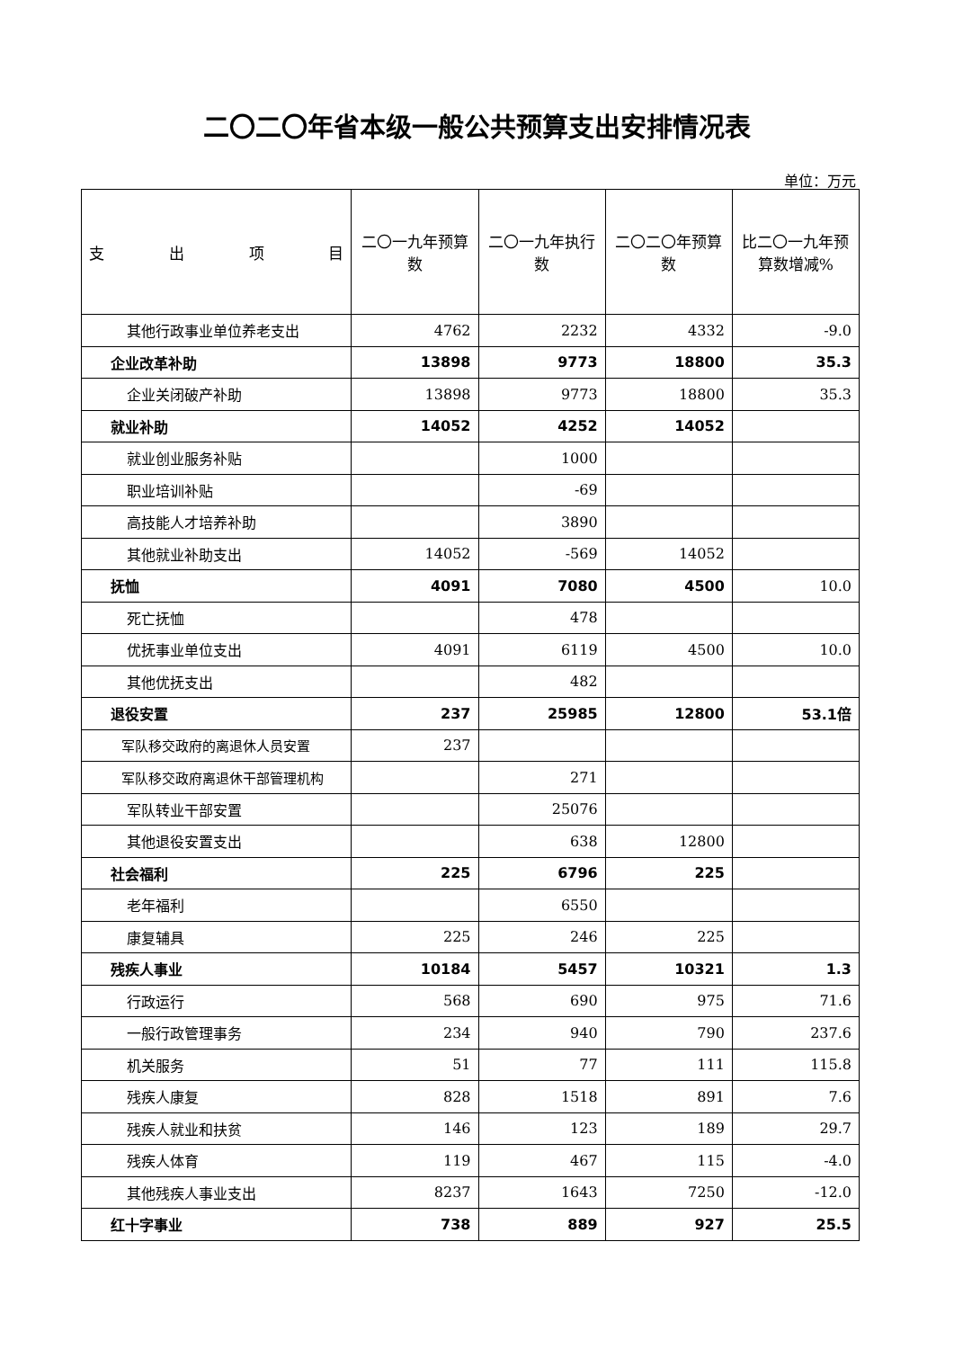二〇二〇年省本级一般公共预算支出安排情况表
单位：万元
| 支 出 项 目 | 二〇一九年预算数 | 二〇一九年执行数 | 二〇二〇年预算数 | 比二〇一九年预算数增减% |
| --- | --- | --- | --- | --- |
| 其他行政事业单位养老支出 | 4762 | 2232 | 4332 | -9.0 |
| 企业改革补助 | 13898 | 9773 | 18800 | 35.3 |
| 企业关闭破产补助 | 13898 | 9773 | 18800 | 35.3 |
| 就业补助 | 14052 | 4252 | 14052 | |
| 就业创业服务补贴 | | 1000 | | |
| 职业培训补贴 | | -69 | | |
| 高技能人才培养补助 | | 3890 | | |
| 其他就业补助支出 | 14052 | -569 | 14052 | |
| 抚恤 | 4091 | 7080 | 4500 | 10.0 |
| 死亡抚恤 | | 478 | | |
| 优抚事业单位支出 | 4091 | 6119 | 4500 | 10.0 |
| 其他优抚支出 | | 482 | | |
| 退役安置 | 237 | 25985 | 12800 | 53.1倍 |
| 军队移交政府的离退休人员安置 | 237 | | | |
| 军队移交政府离退休干部管理机构 | | 271 | | |
| 军队转业干部安置 | | 25076 | | |
| 其他退役安置支出 | | 638 | 12800 | |
| 社会福利 | 225 | 6796 | 225 | |
| 老年福利 | | 6550 | | |
| 康复辅具 | 225 | 246 | 225 | |
| 残疾人事业 | 10184 | 5457 | 10321 | 1.3 |
| 行政运行 | 568 | 690 | 975 | 71.6 |
| 一般行政管理事务 | 234 | 940 | 790 | 237.6 |
| 机关服务 | 51 | 77 | 111 | 115.8 |
| 残疾人康复 | 828 | 1518 | 891 | 7.6 |
| 残疾人就业和扶贫 | 146 | 123 | 189 | 29.7 |
| 残疾人体育 | 119 | 467 | 115 | -4.0 |
| 其他残疾人事业支出 | 8237 | 1643 | 7250 | -12.0 |
| 红十字事业 | 738 | 889 | 927 | 25.5 |